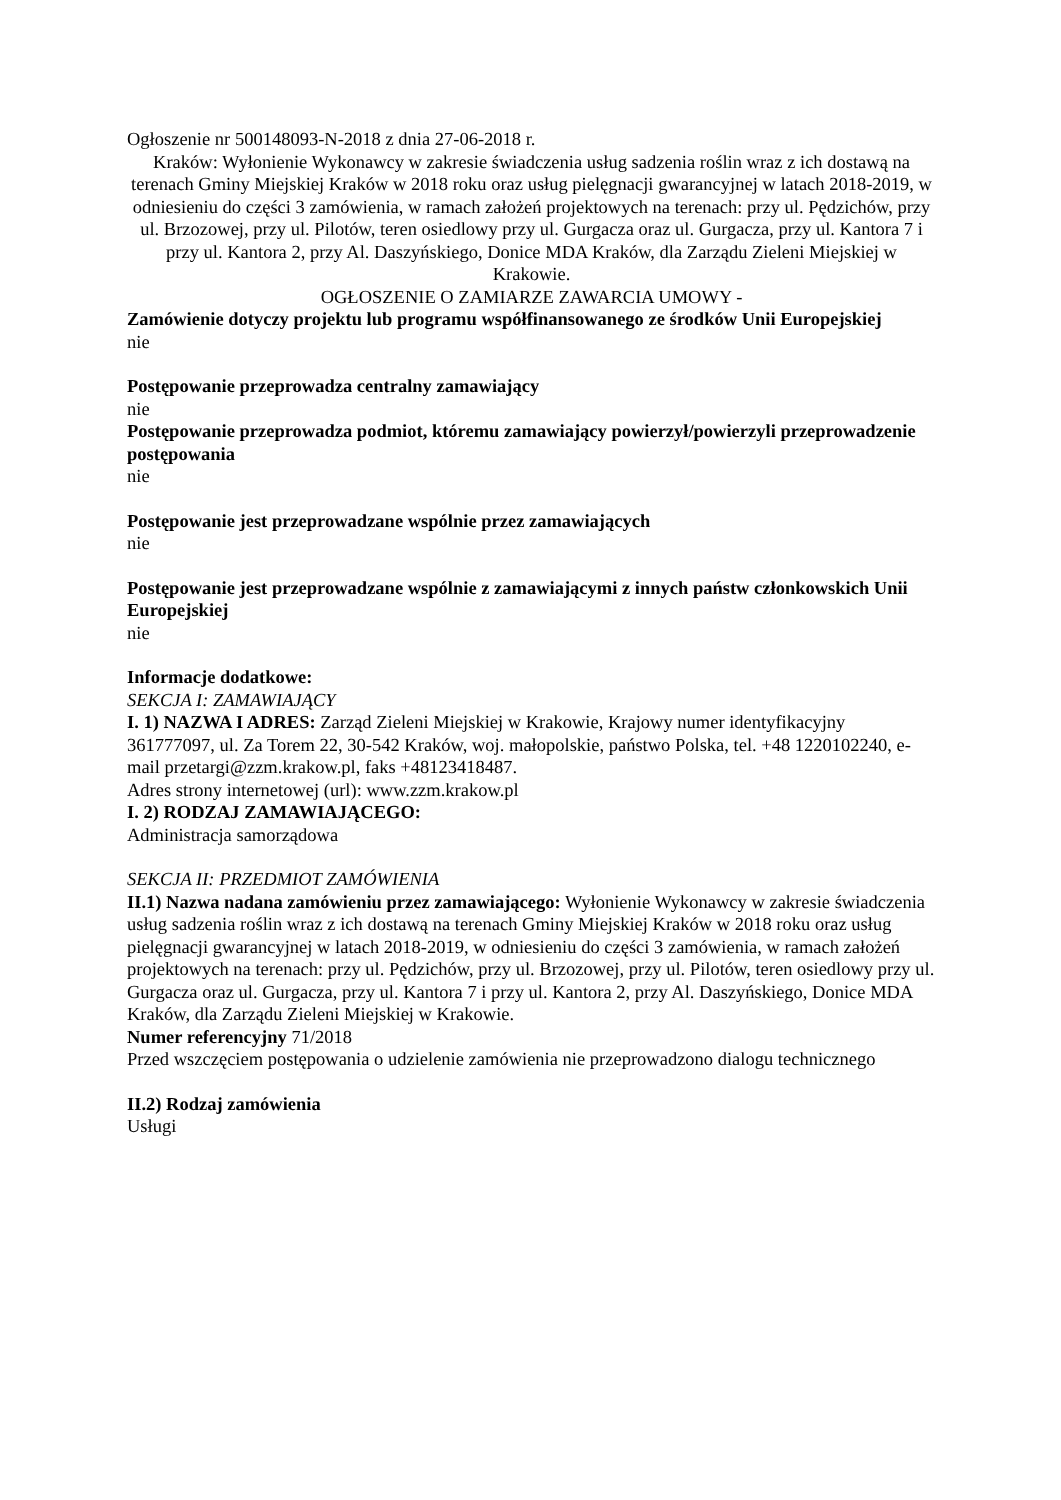Ogłoszenie nr 500148093-N-2018 z dnia 27-06-2018 r.
Kraków: Wyłonienie Wykonawcy w zakresie świadczenia usług sadzenia roślin wraz z ich dostawą na terenach Gminy Miejskiej Kraków w 2018 roku oraz usług pielęgnacji gwarancyjnej w latach 2018-2019, w odniesieniu do części 3 zamówienia, w ramach założeń projektowych na terenach: przy ul. Pędzichów, przy ul. Brzozowej, przy ul. Pilotów, teren osiedlowy przy ul. Gurgacza oraz ul. Gurgacza, przy ul. Kantora 7 i przy ul. Kantora 2, przy Al. Daszyńskiego, Donice MDA Kraków, dla Zarządu Zieleni Miejskiej w Krakowie.
OGŁOSZENIE O ZAMIARZE ZAWARCIA UMOWY -
Zamówienie dotyczy projektu lub programu współfinansowanego ze środków Unii Europejskiej
nie
Postępowanie przeprowadza centralny zamawiający
nie
Postępowanie przeprowadza podmiot, któremu zamawiający powierzył/powierzyli przeprowadzenie postępowania
nie
Postępowanie jest przeprowadzane wspólnie przez zamawiających
nie
Postępowanie jest przeprowadzane wspólnie z zamawiającymi z innych państw członkowskich Unii Europejskiej
nie
Informacje dodatkowe:
SEKCJA I: ZAMAWIAJĄCY
I. 1) NAZWA I ADRES: Zarząd Zieleni Miejskiej w Krakowie, Krajowy numer identyfikacyjny 361777097, ul. Za Torem 22, 30-542 Kraków, woj. małopolskie, państwo Polska, tel. +48 1220102240, e-mail przetargi@zzm.krakow.pl, faks +48123418487.
Adres strony internetowej (url): www.zzm.krakow.pl
I. 2) RODZAJ ZAMAWIAJĄCEGO:
Administracja samorządowa
SEKCJA II: PRZEDMIOT ZAMÓWIENIA
II.1) Nazwa nadana zamówieniu przez zamawiającego: Wyłonienie Wykonawcy w zakresie świadczenia usług sadzenia roślin wraz z ich dostawą na terenach Gminy Miejskiej Kraków w 2018 roku oraz usług pielęgnacji gwarancyjnej w latach 2018-2019, w odniesieniu do części 3 zamówienia, w ramach założeń projektowych na terenach: przy ul. Pędzichów, przy ul. Brzozowej, przy ul. Pilotów, teren osiedlowy przy ul. Gurgacza oraz ul. Gurgacza, przy ul. Kantora 7 i przy ul. Kantora 2, przy Al. Daszyńskiego, Donice MDA Kraków, dla Zarządu Zieleni Miejskiej w Krakowie.
Numer referencyjny 71/2018
Przed wszczęciem postępowania o udzielenie zamówienia nie przeprowadzono dialogu technicznego
II.2) Rodzaj zamówienia
Usługi